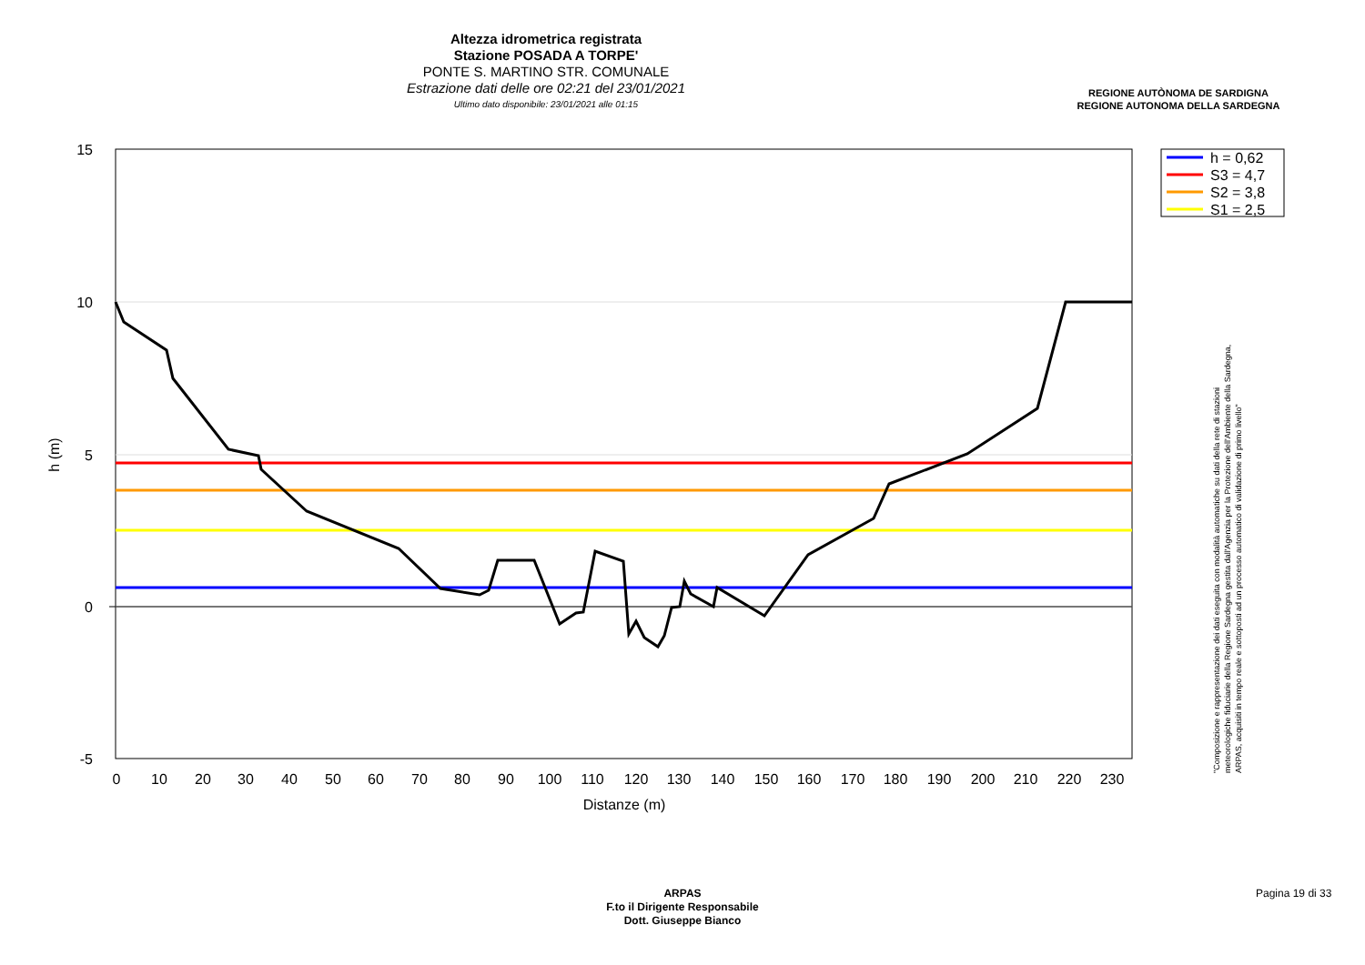Altezza idrometrica registrata
Stazione POSADA A TORPE'
PONTE S. MARTINO STR. COMUNALE
Estrazione dati delle ore 02:21 del 23/01/2021
Ultimo dato disponibile: 23/01/2021 alle 01:15
REGIONE AUTÒNOMA DE SARDIGNA
REGIONE AUTONOMA DELLA SARDEGNA
15
10
5
0
-5
0
10
20
30
40
50
60
70
80
90
100
110
120
130
140
150
160
170
180
190
200
210
220
230
Distanze (m)
h (m)
h = 0,62
S3 = 4,7
S2 = 3,8
S1 = 2,5
"Composizione e rappresentazione dei dati eseguita con modalità automatiche su dati della rete di stazioni meteorologiche fiduciarie della Regione Sardegna gestita dall'Agenzia per la Protezione dell'Ambiente della Sardegna, ARPAS, acquisiti in tempo reale e sottoposti ad un processo automatico di validazione di primo livello"
ARPAS
F.to il Dirigente Responsabile
Dott. Giuseppe Bianco
Pagina 19 di 33